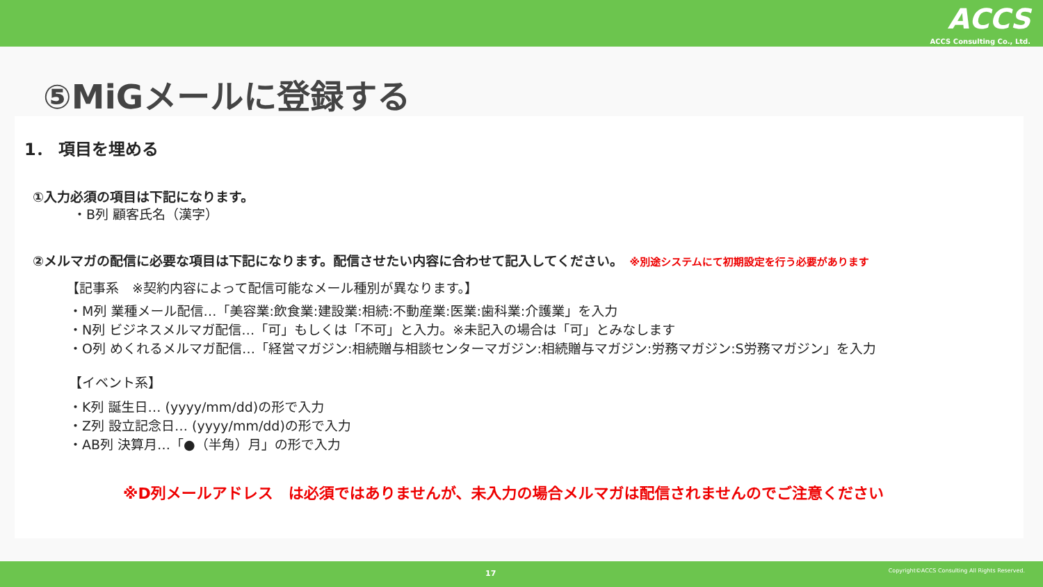ACCS
ACCS Consulting Co., Ltd.
⑤MiGメールに登録する
1． 項目を埋める
①入力必須の項目は下記になります。
・B列 顧客氏名（漢字）
②メルマガの配信に必要な項目は下記になります。配信させたい内容に合わせて記入してください。　※別途システムにて初期設定を行う必要があります
【記事系　※契約内容によって配信可能なメール種別が異なります。】
・M列 業種メール配信…「美容業:飲食業:建設業:相続:不動産業:医業:歯科業:介護業」を入力
・N列 ビジネスメルマガ配信…「可」もしくは「不可」と入力。※未記入の場合は「可」とみなします
・O列 めくれるメルマガ配信…「経営マガジン:相続贈与相談センターマガジン:相続贈与マガジン:労務マガジン:S労務マガジン」を入力
【イベント系】
・K列 誕生日… (yyyy/mm/dd)の形で入力
・Z列 設立記念日… (yyyy/mm/dd)の形で入力
・AB列 決算月…「●（半角）月」の形で入力
※D列メールアドレス　は必須ではありませんが、未入力の場合メルマガは配信されませんのでご注意ください
17 Copyright©ACCS Consulting All Rights Reserved.